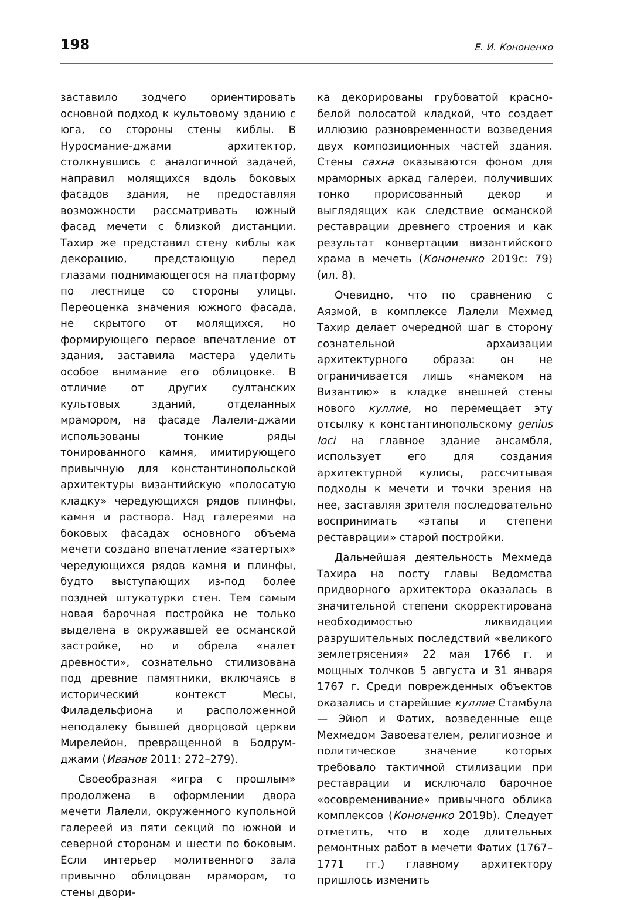198 Е. И. Кононенко
заставило зодчего ориентировать основной подход к культовому зданию с юга, со стороны стены киблы. В Нуросмание-джами архитектор, столкнувшись с аналогичной задачей, направил молящихся вдоль боковых фасадов здания, не предоставляя возможности рассматривать южный фасад мечети с близкой дистанции. Тахир же представил стену киблы как декорацию, предстающую перед глазами поднимающегося на платформу по лестнице со стороны улицы. Переоценка значения южного фасада, не скрытого от молящихся, но формирующего первое впечатление от здания, заставила мастера уделить особое внимание его облицовке. В отличие от других султанских культовых зданий, отделанных мрамором, на фасаде Лалели-джами использованы тонкие ряды тонированного камня, имитирующего привычную для константинопольской архитектуры византийскую «полосатую кладку» чередующихся рядов плинфы, камня и раствора. Над галереями на боковых фасадах основного объема мечети создано впечатление «затертых» чередующихся рядов камня и плинфы, будто выступающих из-под более поздней штукатурки стен. Тем самым новая барочная постройка не только выделена в окружавшей ее османской застройке, но и обрела «налет древности», сознательно стилизована под древние памятники, включаясь в исторический контекст Месы, Филадельфиона и расположенной неподалеку бывшей дворцовой церкви Мирелейон, превращенной в Бодрум-джами (Иванов 2011: 272–279).
Своеобразная «игра с прошлым» продолжена в оформлении двора мечети Лалели, окруженного купольной галереей из пяти секций по южной и северной сторонам и шести по боковым. Если интерьер молитвенного зала привычно облицован мрамором, то стены двори-
ка декорированы грубоватой красно-белой полосатой кладкой, что создает иллюзию разновременности возведения двух композиционных частей здания. Стены сахна оказываются фоном для мраморных аркад галереи, получивших тонко прорисованный декор и выглядящих как следствие османской реставрации древнего строения и как результат конвертации византийского храма в мечеть (Кононенко 2019c: 79) (ил. 8).
Очевидно, что по сравнению с Аязмой, в комплексе Лалели Мехмед Тахир делает очередной шаг в сторону сознательной архаизации архитектурного образа: он не ограничивается лишь «намеком на Византию» в кладке внешней стены нового куллие, но перемещает эту отсылку к константинопольскому genius loci на главное здание ансамбля, использует его для создания архитектурной кулисы, рассчитывая подходы к мечети и точки зрения на нее, заставляя зрителя последовательно воспринимать «этапы и степени реставрации» старой постройки.
Дальнейшая деятельность Мехмеда Тахира на посту главы Ведомства придворного архитектора оказалась в значительной степени скорректирована необходимостью ликвидации разрушительных последствий «великого землетрясения» 22 мая 1766 г. и мощных толчков 5 августа и 31 января 1767 г. Среди поврежденных объектов оказались и старейшие куллие Стамбула — Эйюп и Фатих, возведенные еще Мехмедом Завоевателем, религиозное и политическое значение которых требовало тактичной стилизации при реставрации и исключало барочное «осовременивание» привычного облика комплексов (Кононенко 2019b). Следует отметить, что в ходе длительных ремонтных работ в мечети Фатих (1767–1771 гг.) главному архитектору пришлось изменить